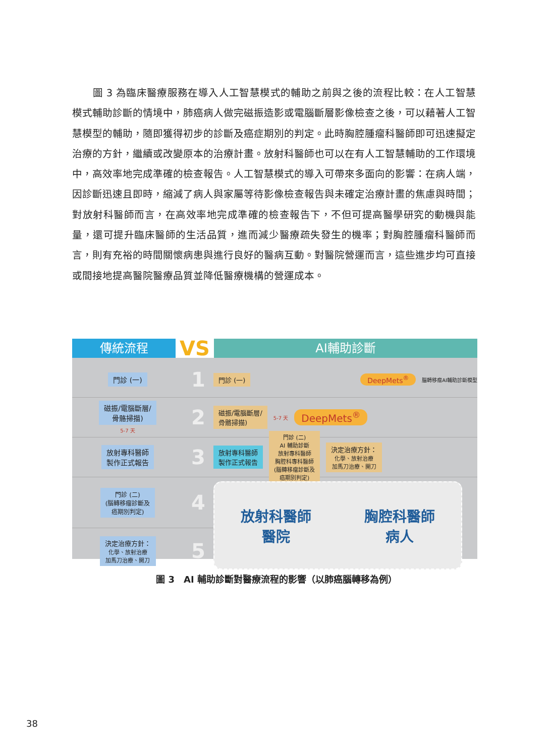圖 3 為臨床醫療服務在導入人工智慧模式的輔助之前與之後的流程比較：在人工智慧模式輔助診斷的情境中，肺癌病人做完磁振造影或電腦斷層影像檢查之後，可以藉著人工智慧模型的輔助，隨即獲得初步的診斷及癌症期別的判定。此時胸腔腫瘤科醫師即可迅速擬定治療的方針，繼續或改變原本的治療計畫。放射科醫師也可以在有人工智慧輔助的工作環境中，高效率地完成準確的檢查報告。人工智慧模式的導入可帶來多面向的影響：在病人端，因診斷迅速且即時，縮減了病人與家屬等待影像檢查報告與未確定治療計畫的焦慮與時間；對放射科醫師而言，在高效率地完成準確的檢查報告下，不但可提高醫學研究的動機與能量，還可提升臨床醫師的生活品質，進而減少醫療疏失發生的機率；對胸腔腫瘤科醫師而言，則有充裕的時間關懷病患與進行良好的醫病互動。對醫院營運而言，這些進步均可直接或間接地提高醫院醫療品質並降低醫療機構的營運成本。
傳統流程
VS
AI輔助診斷
門診 (一)
1
門診 (一) DeepMets<sup>®</sup> 腦轉移瘤AI輔助診斷模型
磁振/電腦斷層/
骨骼掃描)
5-7 天
2
磁振/電腦斷層/
骨骼掃描) 5-7 天 DeepMets<sup>®</sup>
放射專科醫師
製作正式報告
3
放射專科醫師
製作正式報告 門診 (二)
AI 輔助診斷
放射專科醫師
胸腔科專科醫師
(腦轉移瘤診斷及
癌期別判定) 決定治療方針：
化學、放射治療
加馬刀治療、開刀
門診 (二)
(腦轉移瘤診斷及
癌期別判定)
4
決定治療方針：
化學、放射治療
加馬刀治療、開刀
5
放射科醫師
醫院
胸腔科醫師
病人
圖 3　AI 輔助診斷對醫療流程的影響（以肺癌腦轉移為例）
38